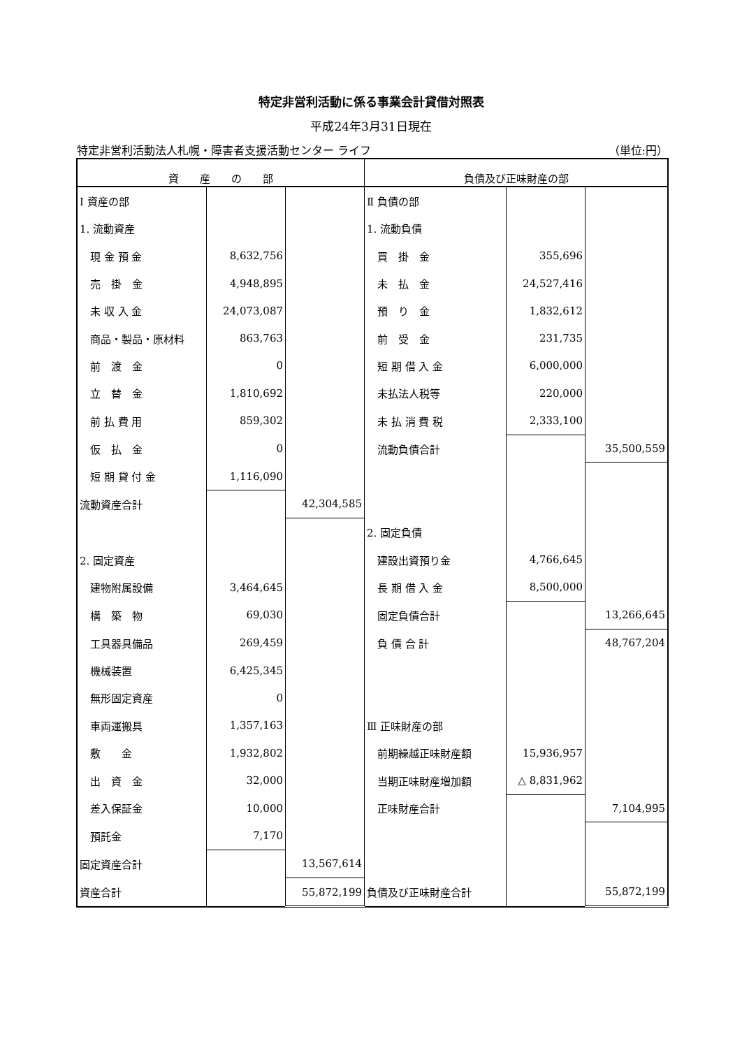特定非営利活動に係る事業会計貸借対照表
平成24年3月31日現在
特定非営利活動法人札幌・障害者支援活動センター ライフ （単位:円）
| 資 産 の 部 | | | 負債及び正味財産の部 | | |
| --- | --- | --- | --- | --- | --- |
| Ⅰ 資産の部 | | | Ⅱ 負債の部 | | |
| 1. 流動資産 | | | 1. 流動負債 | | |
| 現 金 預 金 | 8,632,756 | | 買 掛 金 | 355,696 | |
| 売 掛 金 | 4,948,895 | | 未 払 金 | 24,527,416 | |
| 未 収 入 金 | 24,073,087 | | 預 り 金 | 1,832,612 | |
| 商品・製品・原材料 | 863,763 | | 前 受 金 | 231,735 | |
| 前 渡 金 | 0 | | 短 期 借 入 金 | 6,000,000 | |
| 立 替 金 | 1,810,692 | | 未払法人税等 | 220,000 | |
| 前 払 費 用 | 859,302 | | 未 払 消 費 税 | 2,333,100 | |
| 仮 払 金 | 0 | | 流動負債合計 | | 35,500,559 |
| 短 期 貸 付 金 | 1,116,090 | | | | |
| 流動資産合計 | | 42,304,585 | | | |
| | | | 2. 固定負債 | | |
| 2. 固定資産 | | | 建設出資預り金 | 4,766,645 | |
| 建物附属設備 | 3,464,645 | | 長 期 借 入 金 | 8,500,000 | |
| 構 築 物 | 69,030 | | 固定負債合計 | | 13,266,645 |
| 工具器具備品 | 269,459 | | 負 債 合 計 | | 48,767,204 |
| 機械装置 | 6,425,345 | | | | |
| 無形固定資産 | 0 | | | | |
| 車両運搬具 | 1,357,163 | | Ⅲ 正味財産の部 | | |
| 敷 金 | 1,932,802 | | 前期繰越正味財産額 | 15,936,957 | |
| 出 資 金 | 32,000 | | 当期正味財産増加額 | △ 8,831,962 | |
| 差入保証金 | 10,000 | | 正味財産合計 | | 7,104,995 |
| 預託金 | 7,170 | | | | |
| 固定資産合計 | | 13,567,614 | | | |
| 資産合計 | | 55,872,199 | 負債及び正味財産合計 | | 55,872,199 |